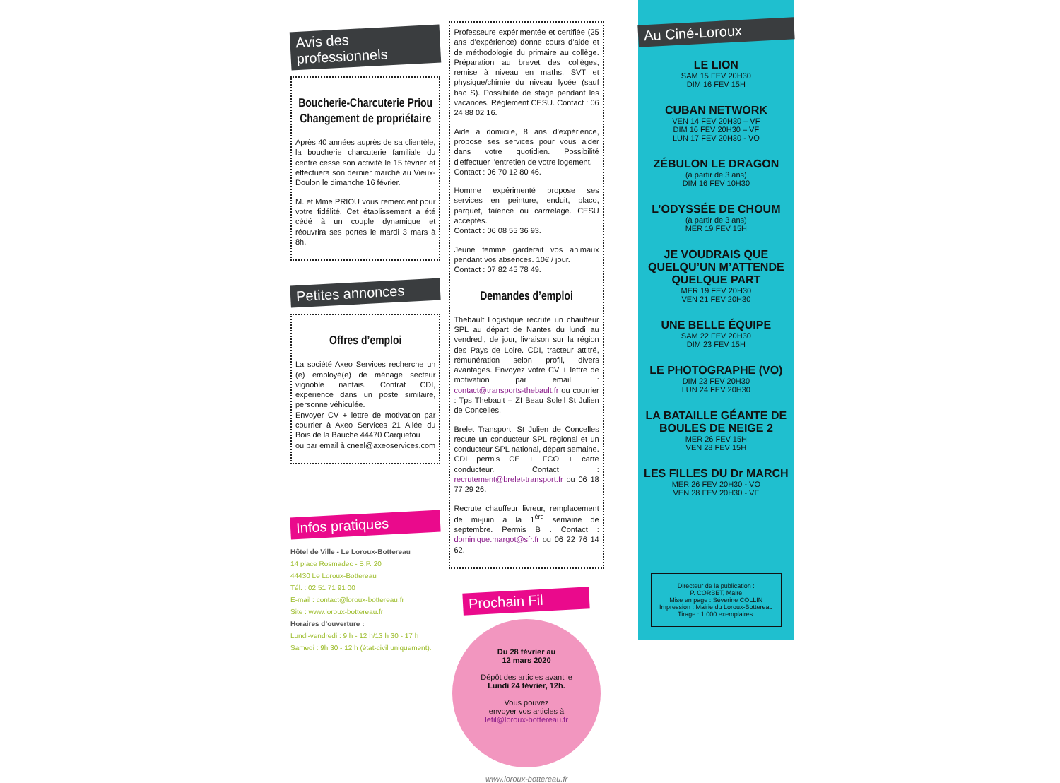Avis des professionnels
Boucherie-Charcuterie Priou Changement de propriétaire
Après 40 années auprès de sa clientèle, la boucherie charcuterie familiale du centre cesse son activité le 15 février et effectuera son dernier marché au Vieux-Doulon le dimanche 16 février.
M. et Mme PRIOU vous remercient pour votre fidélité. Cet établissement a été cédé à un couple dynamique et réouvrira ses portes le mardi 3 mars à 8h.
Petites annonces
Offres d’emploi
La société Axeo Services recherche un (e) employé(e) de ménage secteur vignoble nantais. Contrat CDI, expérience dans un poste similaire, personne véhiculée.
Envoyer CV + lettre de motivation par courrier à Axeo Services 21 Allée du Bois de la Bauche 44470 Carquefou
ou par email à cneel@axeoservices.com
Infos pratiques
Hôtel de Ville - Le Loroux-Bottereau
14 place Rosmadec - B.P. 20
44430 Le Loroux-Bottereau
Tél. : 02 51 71 91 00
E-mail : contact@loroux-bottereau.fr
Site : www.loroux-bottereau.fr
Horaires d’ouverture :
Lundi-vendredi : 9 h - 12 h/13 h 30 - 17 h
Samedi : 9h 30 - 12 h (état-civil uniquement).
Professeure expérimentée et certifiée (25 ans d’expérience) donne cours d’aide et de méthodologie du primaire au collège. Préparation au brevet des collèges, remise à niveau en maths, SVT et physique/chimie du niveau lycée (sauf bac S). Possibilité de stage pendant les vacances. Règlement CESU. Contact : 06 24 88 02 16.
Aide à domicile, 8 ans d'expérience, propose ses services pour vous aider dans votre quotidien. Possibilité d'effectuer l'entretien de votre logement.
Contact : 06 70 12 80 46.
Homme expérimenté propose ses services en peinture, enduit, placo, parquet, faïence ou carrrelage. CESU acceptés.
Contact : 06 08 55 36 93.
Jeune femme garderait vos animaux pendant vos absences. 10€ / jour.
Contact : 07 82 45 78 49.
Demandes d’emploi
Thebault Logistique recrute un chauffeur SPL au départ de Nantes du lundi au vendredi, de jour, livraison sur la région des Pays de Loire. CDI, tracteur attitré, rémunération selon profil, divers avantages. Envoyez votre CV + lettre de motivation par email : contact@transports-thebault.fr ou courrier : Tps Thebault – ZI Beau Soleil St Julien de Concelles.
Brelet Transport, St Julien de Concelles recute un conducteur SPL régional et un conducteur SPL national, départ semaine. CDI permis CE + FCO + carte conducteur. Contact : recrutement@brelet-transport.fr ou 06 18 77 29 26.
Recrute chauffeur livreur, remplacement de mi-juin à la 1<sup>ère</sup> semaine de septembre. Permis B . Contact : dominique.margot@sfr.fr ou 06 22 76 14 62.
Prochain Fil
Du 28 février au
12 mars 2020
Dépôt des articles avant le
Lundi 24 février, 12h.
Vous pouvez
envoyer vos articles à
lefil@loroux-bottereau.fr
www.loroux-bottereau.fr
Au Ciné-Loroux
LE LION
SAM 15 FEV 20H30
DIM 16 FEV 15H
CUBAN NETWORK
VEN 14 FEV 20H30 – VF
DIM 16 FEV 20H30 – VF
LUN 17 FEV 20H30 - VO
ZÉBULON LE DRAGON
(à partir de 3 ans)
DIM 16 FEV 10H30
L’ODYSSÉE DE CHOUM
(à partir de 3 ans)
MER 19 FEV 15H
JE VOUDRAIS QUE QUELQU’UN M’ATTENDE QUELQUE PART
MER 19 FEV 20H30
VEN 21 FEV 20H30
UNE BELLE ÉQUIPE
SAM 22 FEV 20H30
DIM 23 FEV 15H
LE PHOTOGRAPHE (VO)
DIM 23 FEV 20H30
LUN 24 FEV 20H30
LA BATAILLE GÉANTE DE BOULES DE NEIGE 2
MER 26 FEV 15H
VEN 28 FEV 15H
LES FILLES DU Dr MARCH
MER 26 FEV 20H30 - VO
VEN 28 FEV 20H30 - VF
Directeur de la publication :
P. CORBET, Maire
Mise en page : Séverine COLLIN
Impression : Mairie du Loroux-Bottereau
Tirage : 1 000 exemplaires.